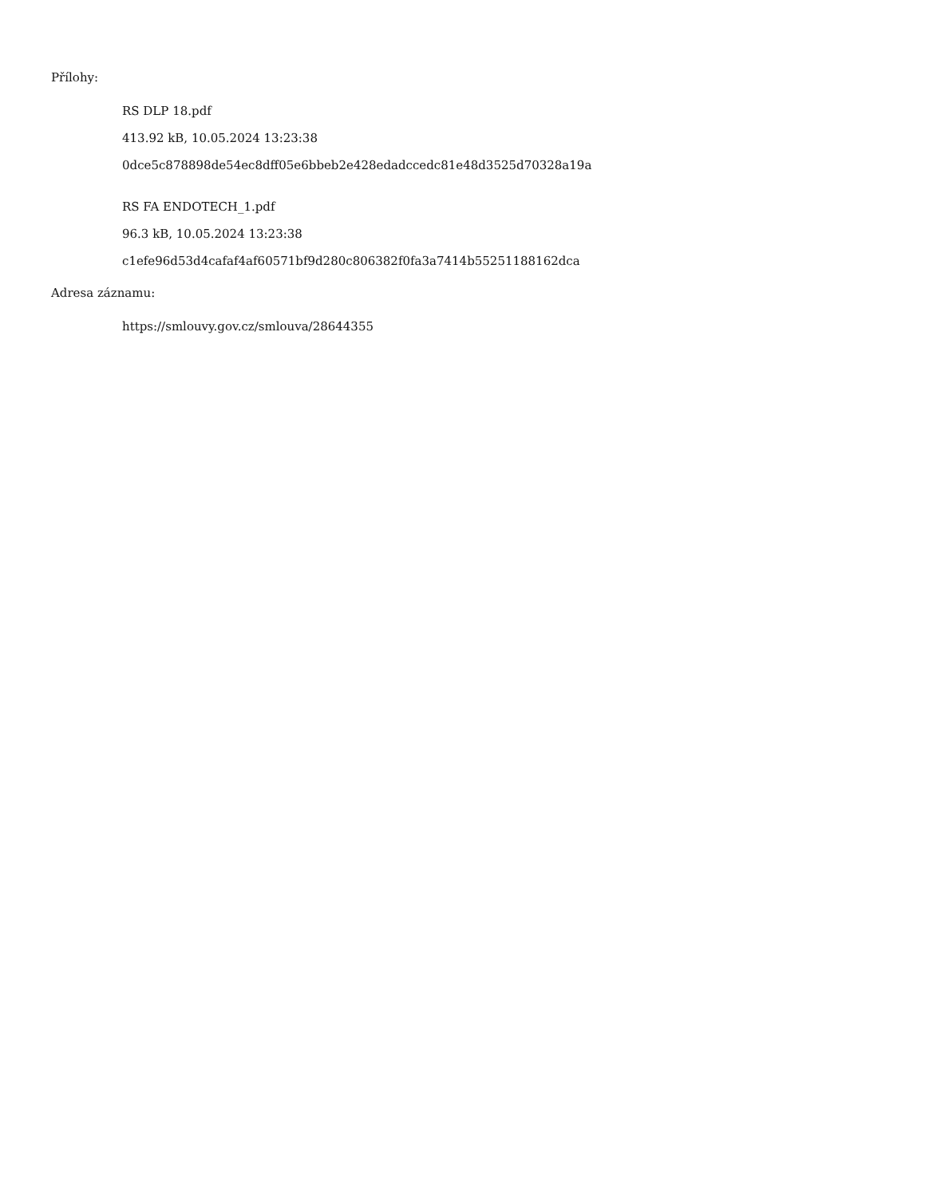Přílohy:
RS DLP 18.pdf
413.92 kB, 10.05.2024 13:23:38
0dce5c878898de54ec8dff05e6bbeb2e428edadccedc81e48d3525d70328a19a
RS FA ENDOTECH_1.pdf
96.3 kB, 10.05.2024 13:23:38
c1efe96d53d4cafaf4af60571bf9d280c806382f0fa3a7414b55251188162dca
Adresa záznamu:
https://smlouvy.gov.cz/smlouva/28644355